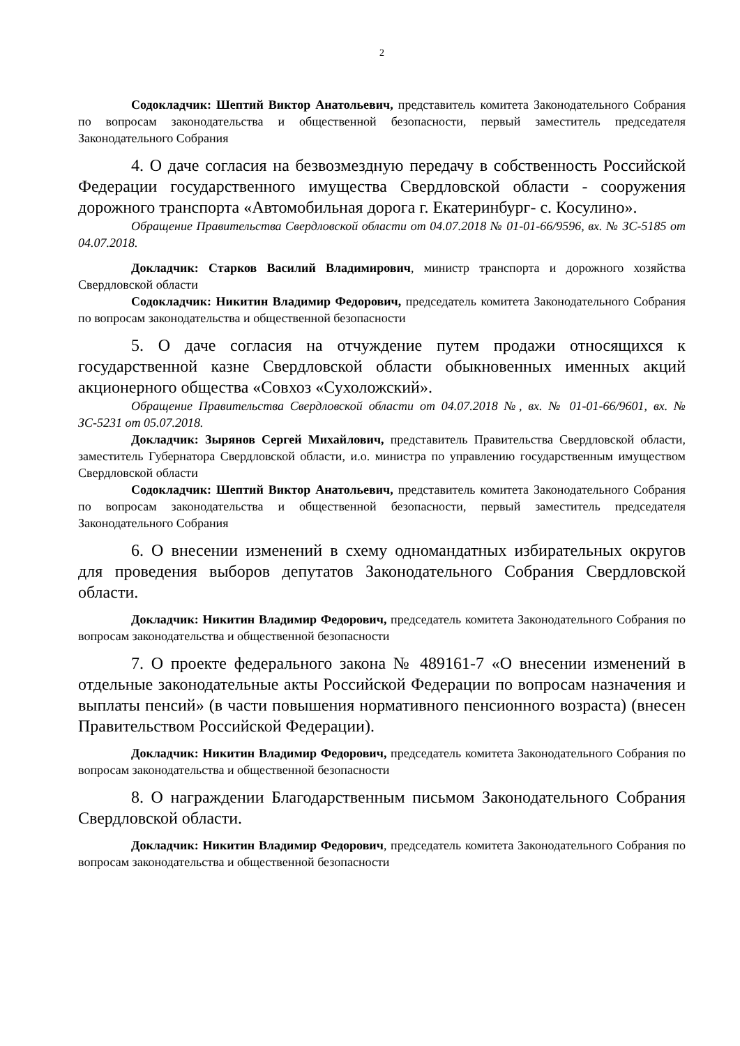2
Содокладчик: Шептий Виктор Анатольевич, представитель комитета Законодательного Собрания по вопросам законодательства и общественной безопасности, первый заместитель председателя Законодательного Собрания
4. О даче согласия на безвозмездную передачу в собственность Российской Федерации государственного имущества Свердловской области - сооружения дорожного транспорта «Автомобильная дорога г. Екатеринбург- с. Косулино».
Обращение Правительства Свердловской области от 04.07.2018 № 01-01-66/9596, вх. № ЗС-5185 от 04.07.2018.
Докладчик: Старков Василий Владимирович, министр транспорта и дорожного хозяйства Свердловской области
Содокладчик: Никитин Владимир Федорович, председатель комитета Законодательного Собрания по вопросам законодательства и общественной безопасности
5. О даче согласия на отчуждение путем продажи относящихся к государственной казне Свердловской области обыкновенных именных акций акционерного общества «Совхоз «Сухоложский».
Обращение Правительства Свердловской области от 04.07.2018 №, вх. № 01-01-66/9601, вх. № ЗС-5231 от 05.07.2018.
Докладчик: Зырянов Сергей Михайлович, представитель Правительства Свердловской области, заместитель Губернатора Свердловской области, и.о. министра по управлению государственным имуществом Свердловской области
Содокладчик: Шептий Виктор Анатольевич, представитель комитета Законодательного Собрания по вопросам законодательства и общественной безопасности, первый заместитель председателя Законодательного Собрания
6. О внесении изменений в схему одномандатных избирательных округов для проведения выборов депутатов Законодательного Собрания Свердловской области.
Докладчик: Никитин Владимир Федорович, председатель комитета Законодательного Собрания по вопросам законодательства и общественной безопасности
7. О проекте федерального закона № 489161-7 «О внесении изменений в отдельные законодательные акты Российской Федерации по вопросам назначения и выплаты пенсий» (в части повышения нормативного пенсионного возраста) (внесен Правительством Российской Федерации).
Докладчик: Никитин Владимир Федорович, председатель комитета Законодательного Собрания по вопросам законодательства и общественной безопасности
8. О награждении Благодарственным письмом Законодательного Собрания Свердловской области.
Докладчик: Никитин Владимир Федорович, председатель комитета Законодательного Собрания по вопросам законодательства и общественной безопасности